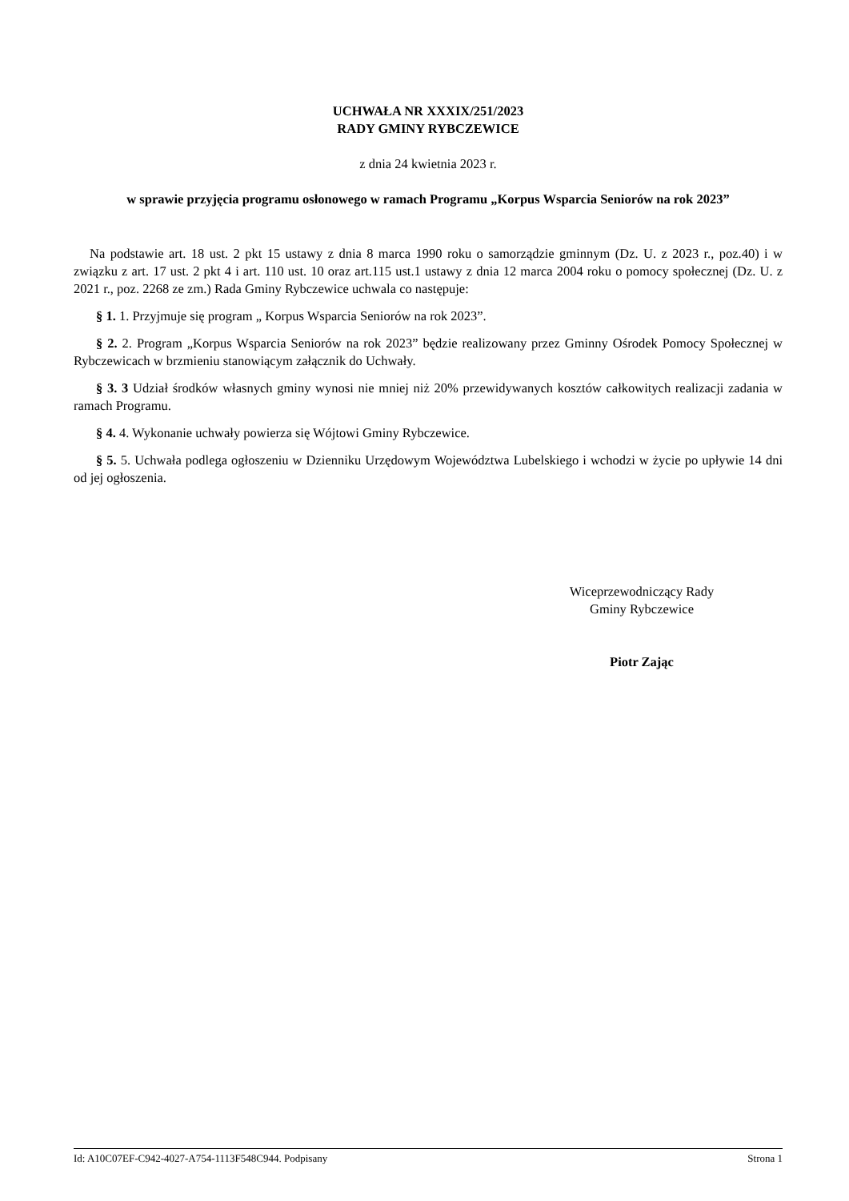UCHWAŁA NR XXXIX/251/2023
RADY GMINY RYBCZEWICE
z dnia 24 kwietnia 2023 r.
w sprawie przyjęcia programu osłonowego w ramach Programu „Korpus Wsparcia Seniorów na rok 2023”
Na podstawie art. 18 ust. 2 pkt 15 ustawy z dnia 8 marca 1990 roku o samorządzie gminnym (Dz. U. z 2023 r., poz.40) i w związku z art. 17 ust. 2 pkt 4 i art. 110 ust. 10 oraz art.115 ust.1 ustawy z dnia 12 marca 2004 roku o pomocy społecznej (Dz. U. z 2021 r., poz. 2268 ze zm.) Rada Gminy Rybczewice uchwala co następuje:
§ 1. 1. Przyjmuje się program „ Korpus Wsparcia Seniorów na rok 2023”.
§ 2. 2. Program „Korpus Wsparcia Seniorów na rok 2023” będzie realizowany przez Gminny Ośrodek Pomocy Społecznej w Rybczewicach w brzmieniu stanowiącym załącznik do Uchwały.
§ 3. 3 Udział środków własnych gminy wynosi nie mniej niż 20% przewidywanych kosztów całkowitych realizacji zadania w ramach Programu.
§ 4. 4. Wykonanie uchwały powierza się Wójtowi Gminy Rybczewice.
§ 5. 5. Uchwała podlega ogłoszeniu w Dzienniku Urzędowym Województwa Lubelskiego i wchodzi w życie po upływie 14 dni od jej ogłoszenia.
Wiceprzewodniczący Rady
Gminy Rybczewice
Piotr Zając
Id: A10C07EF-C942-4027-A754-1113F548C944. Podpisany Strona 1